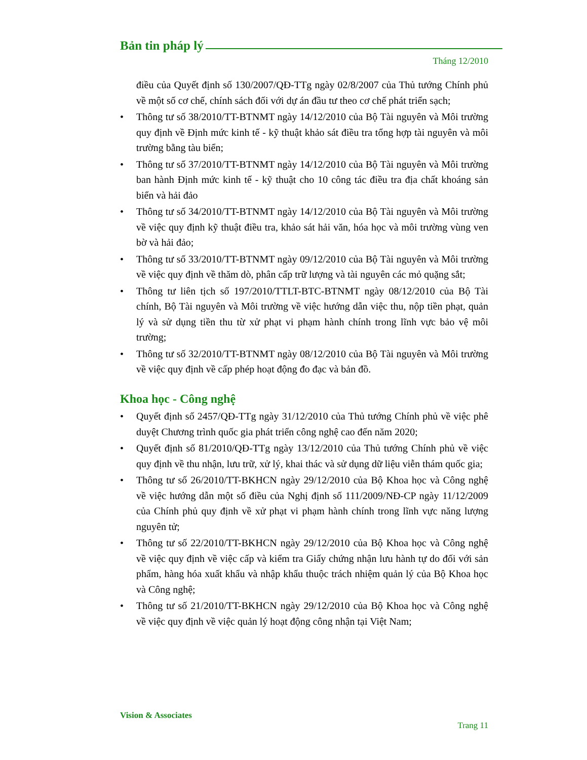Bản tin pháp lý
Tháng 12/2010
điều của Quyết định số 130/2007/QĐ-TTg ngày 02/8/2007 của Thủ tướng Chính phủ về một số cơ chế, chính sách đối với dự án đầu tư theo cơ chế phát triển sạch;
• Thông tư số 38/2010/TT-BTNMT ngày 14/12/2010 của Bộ Tài nguyên và Môi trường quy định về Định mức kinh tế - kỹ thuật khảo sát điều tra tổng hợp tài nguyên và môi trường bằng tàu biển;
• Thông tư số 37/2010/TT-BTNMT ngày 14/12/2010 của Bộ Tài nguyên và Môi trường ban hành Định mức kinh tế - kỹ thuật cho 10 công tác điều tra địa chất khoáng sản biển và hải đảo
• Thông tư số 34/2010/TT-BTNMT ngày 14/12/2010 của Bộ Tài nguyên và Môi trường về việc quy định kỹ thuật điều tra, khảo sát hải văn, hóa học và môi trường vùng ven bờ và hải đảo;
• Thông tư số 33/2010/TT-BTNMT ngày 09/12/2010 của Bộ Tài nguyên và Môi trường về việc quy định về thăm dò, phân cấp trữ lượng và tài nguyên các mỏ quặng sắt;
• Thông tư liên tịch số 197/2010/TTLT-BTC-BTNMT ngày 08/12/2010 của Bộ Tài chính, Bộ Tài nguyên và Môi trường về việc hướng dẫn việc thu, nộp tiền phạt, quản lý và sử dụng tiền thu từ xử phạt vi phạm hành chính trong lĩnh vực bảo vệ môi trường;
• Thông tư số 32/2010/TT-BTNMT ngày 08/12/2010 của Bộ Tài nguyên và Môi trường về việc quy định về cấp phép hoạt động đo đạc và bản đồ.
Khoa học - Công nghệ
• Quyết định số 2457/QĐ-TTg ngày 31/12/2010 của Thủ tướng Chính phủ về việc phê duyệt Chương trình quốc gia phát triển công nghệ cao đến năm 2020;
• Quyết định số 81/2010/QĐ-TTg ngày 13/12/2010 của Thủ tướng Chính phủ về việc quy định về thu nhận, lưu trữ, xử lý, khai thác và sử dụng dữ liệu viễn thám quốc gia;
• Thông tư số 26/2010/TT-BKHCN ngày 29/12/2010 của Bộ Khoa học và Công nghệ về việc hướng dẫn một số điều của Nghị định số 111/2009/NĐ-CP ngày 11/12/2009 của Chính phủ quy định về xử phạt vi phạm hành chính trong lĩnh vực năng lượng nguyên tử;
• Thông tư số 22/2010/TT-BKHCN ngày 29/12/2010 của Bộ Khoa học và Công nghệ về việc quy định về việc cấp và kiểm tra Giấy chứng nhận lưu hành tự do đối với sản phẩm, hàng hóa xuất khẩu và nhập khẩu thuộc trách nhiệm quản lý của Bộ Khoa học và Công nghệ;
• Thông tư số 21/2010/TT-BKHCN ngày 29/12/2010 của Bộ Khoa học và Công nghệ về việc quy định về việc quản lý hoạt động công nhận tại Việt Nam;
Vision & Associates
Trang 11